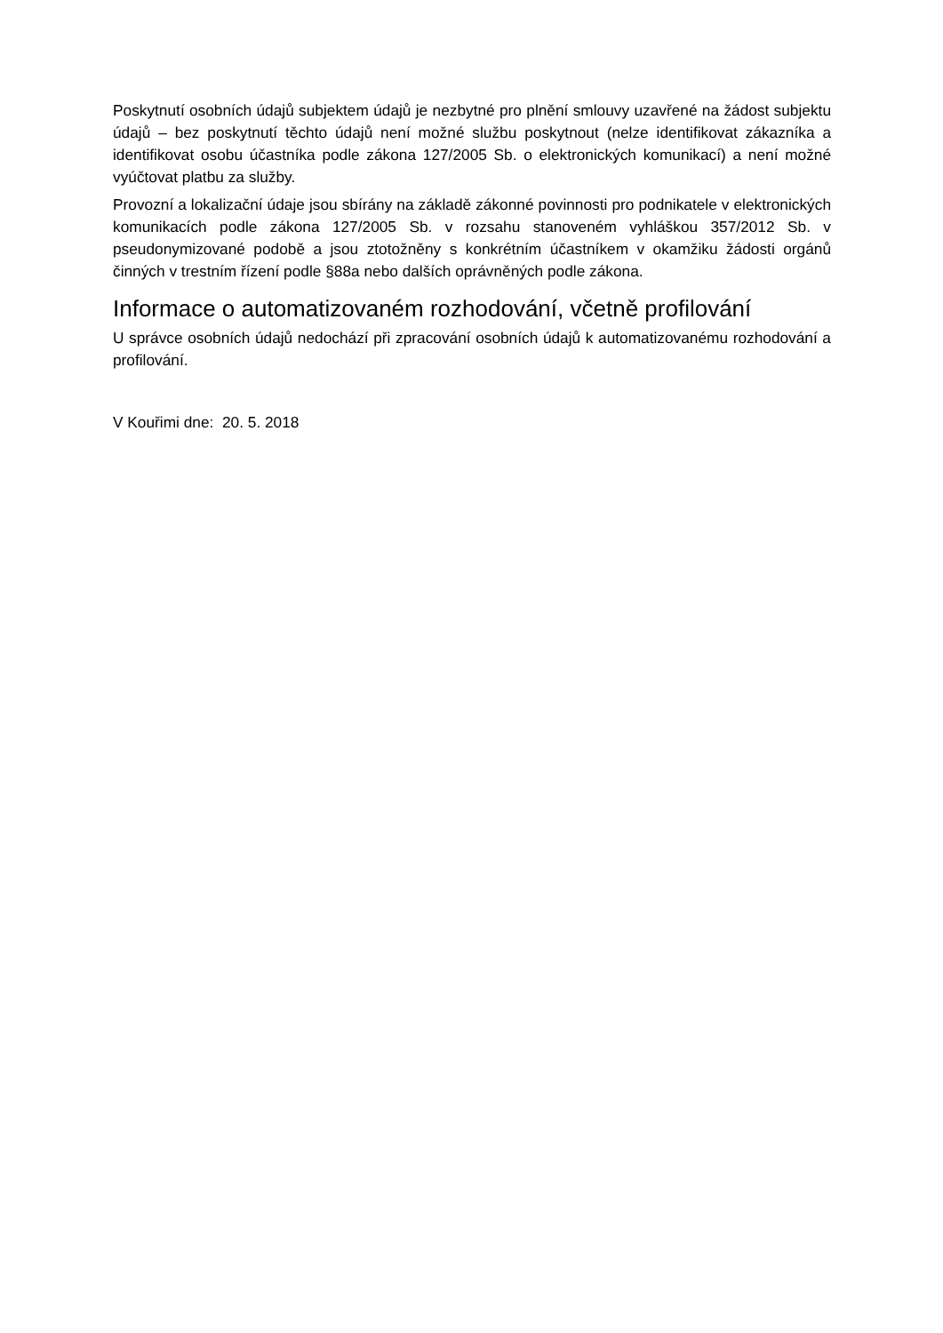Poskytnutí osobních údajů subjektem údajů je nezbytné pro plnění smlouvy uzavřené na žádost subjektu údajů – bez poskytnutí těchto údajů není možné službu poskytnout (nelze identifikovat zákazníka a identifikovat osobu účastníka podle zákona 127/2005 Sb. o elektronických komunikací) a není možné vyúčtovat platbu za služby.
Provozní a lokalizační údaje jsou sbírány na základě zákonné povinnosti pro podnikatele v elektronických komunikacích podle zákona 127/2005 Sb. v rozsahu stanoveném vyhláškou 357/2012 Sb. v pseudonymizované podobě a jsou ztotožněny s konkrétním účastníkem v okamžiku žádosti orgánů činných v trestním řízení podle §88a nebo dalších oprávněných podle zákona.
Informace o automatizovaném rozhodování, včetně profilování
U správce osobních údajů nedochází při zpracování osobních údajů k automatizovanému rozhodování a profilování.
V Kouřimi dne: 20. 5. 2018